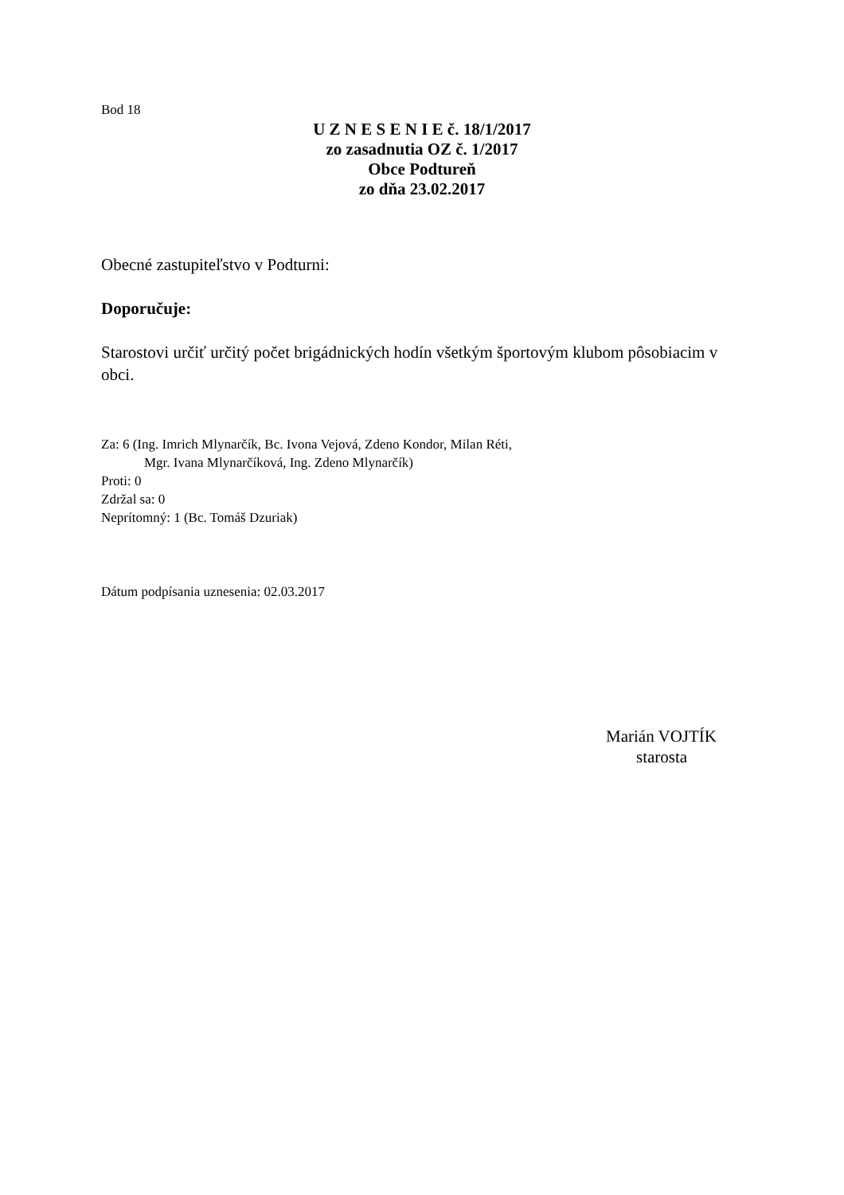Bod 18
U Z N E S E N I E č. 18/1/2017
zo zasadnutia OZ č. 1/2017
Obce Podtureň
zo dňa 23.02.2017
Obecné zastupiteľstvo v Podturni:
Doporučuje:
Starostovi určiť určitý počet brigádnických hodín všetkým športovým klubom pôsobiacim v obci.
Za: 6 (Ing. Imrich Mlynarčík, Bc. Ivona Vejová, Zdeno Kondor, Milan Réti,
Mgr. Ivana Mlynarčíková, Ing. Zdeno Mlynarčík)
Proti: 0
Zdržal sa: 0
Neprítomný: 1 (Bc. Tomáš Dzuriak)
Dátum podpísania uznesenia: 02.03.2017
Marián VOJTÍK
starosta